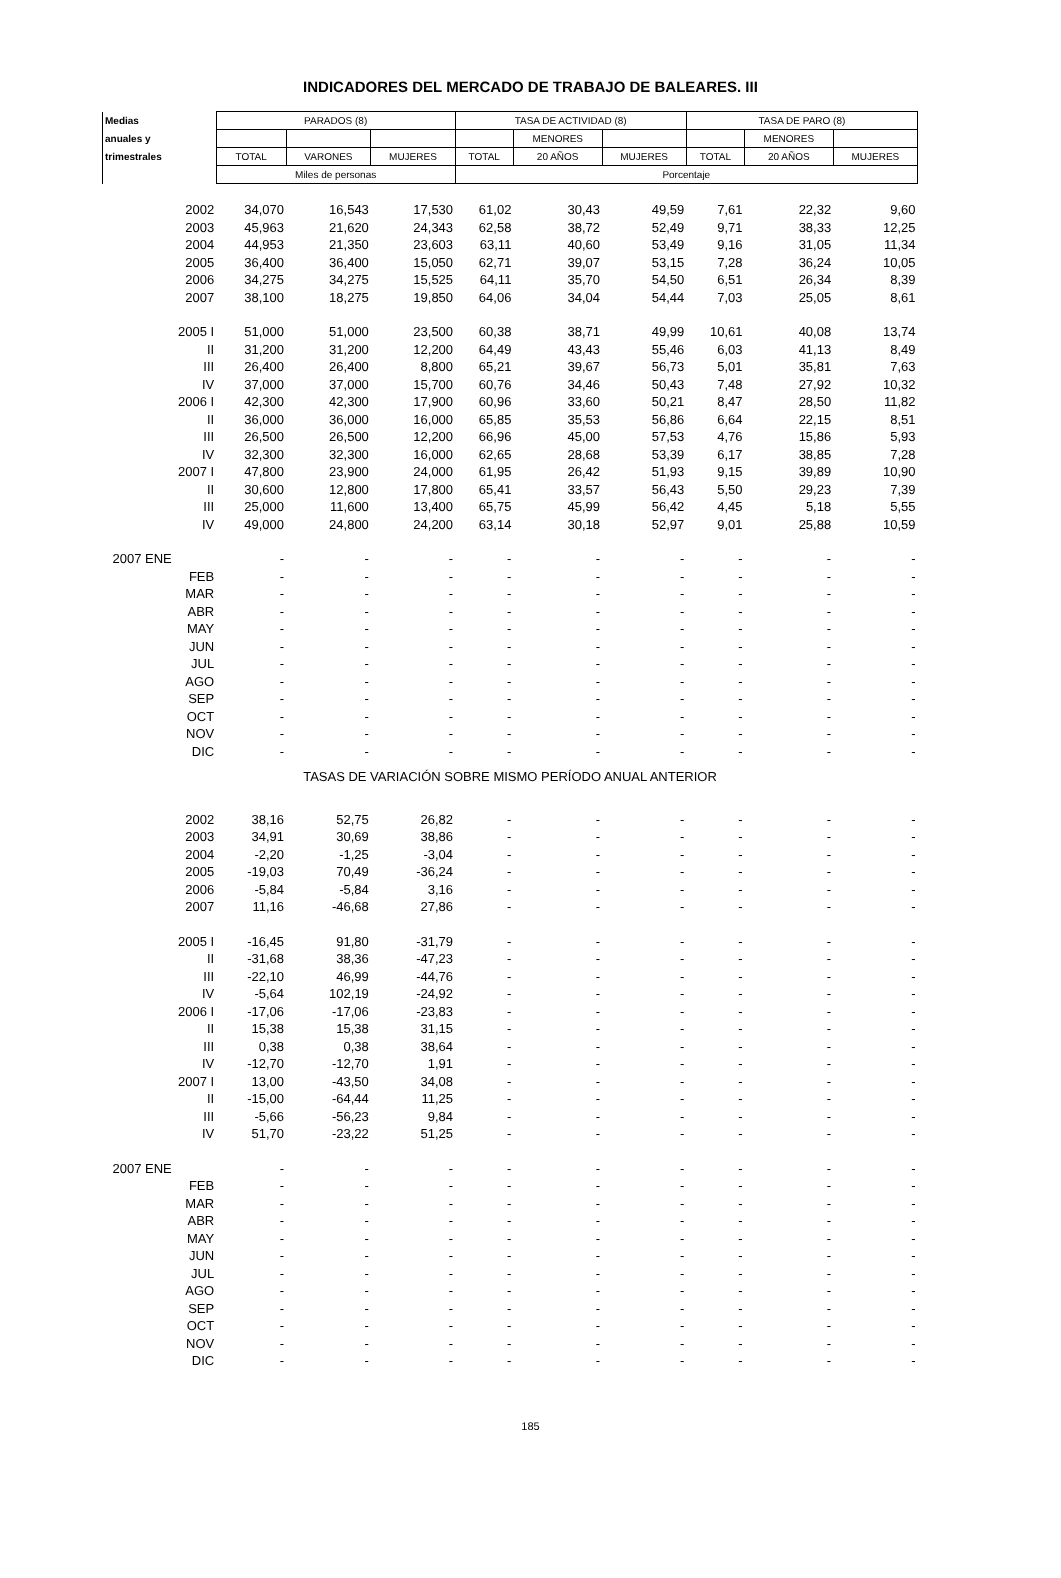INDICADORES DEL MERCADO DE TRABAJO DE BALEARES. III
| Medias | PARADOS (8) | | | TASA DE ACTIVIDAD (8) | | | TASA DE PARO (8) | | |
| --- | --- | --- | --- | --- | --- | --- | --- | --- | --- |
| anuales y | | | | | MENORES | | | MENORES | |
| trimestrales | TOTAL | VARONES | MUJERES | TOTAL | 20 AÑOS | MUJERES | TOTAL | 20 AÑOS | MUJERES |
| | Miles de personas | | | Porcentaje | | | | | |
| 2002 | 34,070 | 16,543 | 17,530 | 61,02 | 30,43 | 49,59 | 7,61 | 22,32 | 9,60 |
| 2003 | 45,963 | 21,620 | 24,343 | 62,58 | 38,72 | 52,49 | 9,71 | 38,33 | 12,25 |
| 2004 | 44,953 | 21,350 | 23,603 | 63,11 | 40,60 | 53,49 | 9,16 | 31,05 | 11,34 |
| 2005 | 36,400 | 36,400 | 15,050 | 62,71 | 39,07 | 53,15 | 7,28 | 36,24 | 10,05 |
| 2006 | 34,275 | 34,275 | 15,525 | 64,11 | 35,70 | 54,50 | 6,51 | 26,34 | 8,39 |
| 2007 | 38,100 | 18,275 | 19,850 | 64,06 | 34,04 | 54,44 | 7,03 | 25,05 | 8,61 |
| 2005 I | 51,000 | 51,000 | 23,500 | 60,38 | 38,71 | 49,99 | 10,61 | 40,08 | 13,74 |
| II | 31,200 | 31,200 | 12,200 | 64,49 | 43,43 | 55,46 | 6,03 | 41,13 | 8,49 |
| III | 26,400 | 26,400 | 8,800 | 65,21 | 39,67 | 56,73 | 5,01 | 35,81 | 7,63 |
| IV | 37,000 | 37,000 | 15,700 | 60,76 | 34,46 | 50,43 | 7,48 | 27,92 | 10,32 |
| 2006 I | 42,300 | 42,300 | 17,900 | 60,96 | 33,60 | 50,21 | 8,47 | 28,50 | 11,82 |
| II | 36,000 | 36,000 | 16,000 | 65,85 | 35,53 | 56,86 | 6,64 | 22,15 | 8,51 |
| III | 26,500 | 26,500 | 12,200 | 66,96 | 45,00 | 57,53 | 4,76 | 15,86 | 5,93 |
| IV | 32,300 | 32,300 | 16,000 | 62,65 | 28,68 | 53,39 | 6,17 | 38,85 | 7,28 |
| 2007 I | 47,800 | 23,900 | 24,000 | 61,95 | 26,42 | 51,93 | 9,15 | 39,89 | 10,90 |
| II | 30,600 | 12,800 | 17,800 | 65,41 | 33,57 | 56,43 | 5,50 | 29,23 | 7,39 |
| III | 25,000 | 11,600 | 13,400 | 65,75 | 45,99 | 56,42 | 4,45 | 5,18 | 5,55 |
| IV | 49,000 | 24,800 | 24,200 | 63,14 | 30,18 | 52,97 | 9,01 | 25,88 | 10,59 |
| 2007 ENE | - | - | - | - | - | - | - | - | - |
| FEB | - | - | - | - | - | - | - | - | - |
| MAR | - | - | - | - | - | - | - | - | - |
| ABR | - | - | - | - | - | - | - | - | - |
| MAY | - | - | - | - | - | - | - | - | - |
| JUN | - | - | - | - | - | - | - | - | - |
| JUL | - | - | - | - | - | - | - | - | - |
| AGO | - | - | - | - | - | - | - | - | - |
| SEP | - | - | - | - | - | - | - | - | - |
| OCT | - | - | - | - | - | - | - | - | - |
| NOV | - | - | - | - | - | - | - | - | - |
| DIC | - | - | - | - | - | - | - | - | - |
| TASAS DE VARIACIÓN SOBRE MISMO PERÍODO ANUAL ANTERIOR | | | | | | | | | |
| 2002 | 38,16 | 52,75 | 26,82 | - | - | - | - | - | - |
| 2003 | 34,91 | 30,69 | 38,86 | - | - | - | - | - | - |
| 2004 | -2,20 | -1,25 | -3,04 | - | - | - | - | - | - |
| 2005 | -19,03 | 70,49 | -36,24 | - | - | - | - | - | - |
| 2006 | -5,84 | -5,84 | 3,16 | - | - | - | - | - | - |
| 2007 | 11,16 | -46,68 | 27,86 | - | - | - | - | - | - |
| 2005 I | -16,45 | 91,80 | -31,79 | - | - | - | - | - | - |
| II | -31,68 | 38,36 | -47,23 | - | - | - | - | - | - |
| III | -22,10 | 46,99 | -44,76 | - | - | - | - | - | - |
| IV | -5,64 | 102,19 | -24,92 | - | - | - | - | - | - |
| 2006 I | -17,06 | -17,06 | -23,83 | - | - | - | - | - | - |
| II | 15,38 | 15,38 | 31,15 | - | - | - | - | - | - |
| III | 0,38 | 0,38 | 38,64 | - | - | - | - | - | - |
| IV | -12,70 | -12,70 | 1,91 | - | - | - | - | - | - |
| 2007 I | 13,00 | -43,50 | 34,08 | - | - | - | - | - | - |
| II | -15,00 | -64,44 | 11,25 | - | - | - | - | - | - |
| III | -5,66 | -56,23 | 9,84 | - | - | - | - | - | - |
| IV | 51,70 | -23,22 | 51,25 | - | - | - | - | - | - |
| 2007 ENE | - | - | - | - | - | - | - | - | - |
| FEB | - | - | - | - | - | - | - | - | - |
| MAR | - | - | - | - | - | - | - | - | - |
| ABR | - | - | - | - | - | - | - | - | - |
| MAY | - | - | - | - | - | - | - | - | - |
| JUN | - | - | - | - | - | - | - | - | - |
| JUL | - | - | - | - | - | - | - | - | - |
| AGO | - | - | - | - | - | - | - | - | - |
| SEP | - | - | - | - | - | - | - | - | - |
| OCT | - | - | - | - | - | - | - | - | - |
| NOV | - | - | - | - | - | - | - | - | - |
| DIC | - | - | - | - | - | - | - | - | - |
185